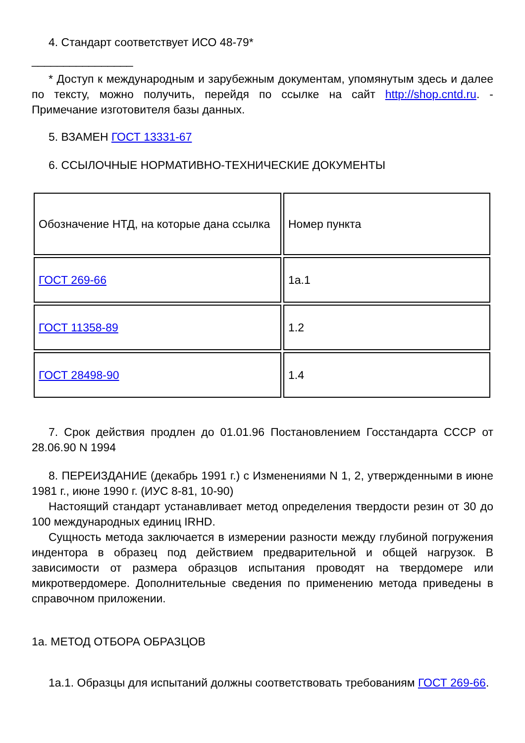4. Стандарт соответствует ИСО 48-79*
________________
* Доступ к международным и зарубежным документам, упомянутым здесь и далее по тексту, можно получить, перейдя по ссылке на сайт http://shop.cntd.ru. - Примечание изготовителя базы данных.
5. ВЗАМЕН ГОСТ 13331-67
6. ССЫЛОЧНЫЕ НОРМАТИВНО-ТЕХНИЧЕСКИЕ ДОКУМЕНТЫ
| Обозначение НТД, на которые дана ссылка | Номер пункта |
| ГОСТ 269-66 | 1а.1 |
| ГОСТ 11358-89 | 1.2 |
| ГОСТ 28498-90 | 1.4 |
7. Срок действия продлен до 01.01.96 Постановлением Госстандарта СССР от 28.06.90 N 1994
8. ПЕРЕИЗДАНИЕ (декабрь 1991 г.) с Изменениями N 1, 2, утвержденными в июне 1981 г., июне 1990 г. (ИУС 8-81, 10-90)
Настоящий стандарт устанавливает метод определения твердости резин от 30 до 100 международных единиц IRHD.
Сущность метода заключается в измерении разности между глубиной погружения индентора в образец под действием предварительной и общей нагрузок. В зависимости от размера образцов испытания проводят на твердомере или микротвердомере. Дополнительные сведения по применению метода приведены в справочном приложении.
1а. МЕТОД ОТБОРА ОБРАЗЦОВ
1а.1. Образцы для испытаний должны соответствовать требованиям ГОСТ 269-66.